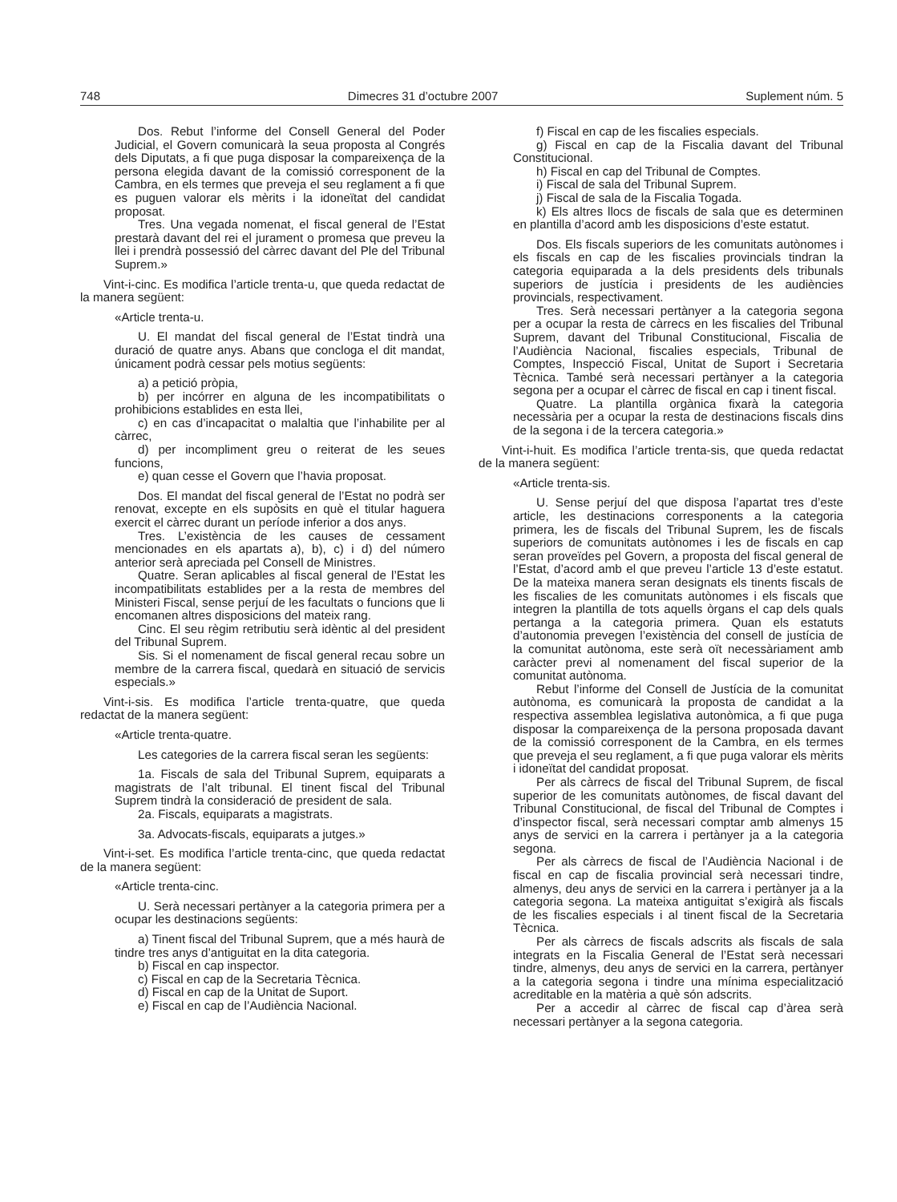748 Dimecres 31 d’octubre 2007 Suplement núm. 5
Dos. Rebut l’informe del Consell General del Poder Judicial, el Govern comunicarà la seua proposta al Congrés dels Diputats, a fi que puga disposar la compareixença de la persona elegida davant de la comissió corresponent de la Cambra, en els termes que preveja el seu reglament a fi que es puguen valorar els mèrits i la idoneïtat del candidat proposat.
Tres. Una vegada nomenat, el fiscal general de l’Estat prestarà davant del rei el jurament o promesa que preveu la llei i prendrà possessió del càrrec davant del Ple del Tribunal Suprem.»
Vint-i-cinc. Es modifica l’article trenta-u, que queda redactat de la manera següent:
«Article trenta-u.
U. El mandat del fiscal general de l’Estat tindrà una duració de quatre anys. Abans que concloga el dit mandat, únicament podrà cessar pels motius següents:
a) a petició pròpia,
b) per incórrer en alguna de les incompatibilitats o prohibicions establides en esta llei,
c) en cas d’incapacitat o malaltia que l’inhabilite per al càrrec,
d) per incompliment greu o reiterat de les seues funcions,
e) quan cesse el Govern que l’havia proposat.
Dos. El mandat del fiscal general de l’Estat no podrà ser renovat, excepte en els supòsits en què el titular haguera exercit el càrrec durant un període inferior a dos anys.
Tres. L’existència de les causes de cessament mencionades en els apartats a), b), c) i d) del número anterior serà apreciada pel Consell de Ministres.
Quatre. Seran aplicables al fiscal general de l’Estat les incompatibilitats establides per a la resta de membres del Ministeri Fiscal, sense perjuí de les facultats o funcions que li encomanen altres disposicions del mateix rang.
Cinc. El seu règim retributiu serà idèntic al del president del Tribunal Suprem.
Sis. Si el nomenament de fiscal general recau sobre un membre de la carrera fiscal, quedarà en situació de servicis especials.»
Vint-i-sis. Es modifica l’article trenta-quatre, que queda redactat de la manera següent:
«Article trenta-quatre.
Les categories de la carrera fiscal seran les següents:
1a. Fiscals de sala del Tribunal Suprem, equiparats a magistrats de l’alt tribunal. El tinent fiscal del Tribunal Suprem tindrà la consideració de president de sala.
2a. Fiscals, equiparats a magistrats.
3a. Advocats-fiscals, equiparats a jutges.»
Vint-i-set. Es modifica l’article trenta-cinc, que queda redactat de la manera següent:
«Article trenta-cinc.
U. Serà necessari pertànyer a la categoria primera per a ocupar les destinacions següents:
a) Tinent fiscal del Tribunal Suprem, que a més haurà de tindre tres anys d’antiguitat en la dita categoria.
b) Fiscal en cap inspector.
c) Fiscal en cap de la Secretaria Tècnica.
d) Fiscal en cap de la Unitat de Suport.
e) Fiscal en cap de l’Audiència Nacional.
f) Fiscal en cap de les fiscalies especials.
g) Fiscal en cap de la Fiscalia davant del Tribunal Constitucional.
h) Fiscal en cap del Tribunal de Comptes.
i) Fiscal de sala del Tribunal Suprem.
j) Fiscal de sala de la Fiscalia Togada.
k) Els altres llocs de fiscals de sala que es determinen en plantilla d’acord amb les disposicions d’este estatut.
Dos. Els fiscals superiors de les comunitats autònomes i els fiscals en cap de les fiscalies provincials tindran la categoria equiparada a la dels presidents dels tribunals superiors de justícia i presidents de les audiències provincials, respectivament.
Tres. Serà necessari pertànyer a la categoria segona per a ocupar la resta de càrrecs en les fiscalies del Tribunal Suprem, davant del Tribunal Constitucional, Fiscalia de l’Audiència Nacional, fiscalies especials, Tribunal de Comptes, Inspecció Fiscal, Unitat de Suport i Secretaria Tècnica. També serà necessari pertànyer a la categoria segona per a ocupar el càrrec de fiscal en cap i tinent fiscal.
Quatre. La plantilla orgànica fixarà la categoria necessària per a ocupar la resta de destinacions fiscals dins de la segona i de la tercera categoria.»
Vint-i-huit. Es modifica l’article trenta-sis, que queda redactat de la manera següent:
«Article trenta-sis.
U. Sense perjuí del que disposa l’apartat tres d’este article, les destinacions corresponents a la categoria primera, les de fiscals del Tribunal Suprem, les de fiscals superiors de comunitats autònomes i les de fiscals en cap seran proveïdes pel Govern, a proposta del fiscal general de l’Estat, d’acord amb el que preveu l’article 13 d’este estatut. De la mateixa manera seran designats els tinents fiscals de les fiscalies de les comunitats autònomes i els fiscals que integren la plantilla de tots aquells òrgans el cap dels quals pertanga a la categoria primera. Quan els estatuts d’autonomia prevegen l’existència del consell de justícia de la comunitat autònoma, este serà oït necessàriament amb caràcter previ al nomenament del fiscal superior de la comunitat autònoma.
Rebut l’informe del Consell de Justícia de la comunitat autònoma, es comunicarà la proposta de candidat a la respectiva assemblea legislativa autonòmica, a fi que puga disposar la compareixença de la persona proposada davant de la comissió corresponent de la Cambra, en els termes que preveja el seu reglament, a fi que puga valorar els mèrits i idoneïtat del candidat proposat.
Per als càrrecs de fiscal del Tribunal Suprem, de fiscal superior de les comunitats autònomes, de fiscal davant del Tribunal Constitucional, de fiscal del Tribunal de Comptes i d’inspector fiscal, serà necessari comptar amb almenys 15 anys de servici en la carrera i pertànyer ja a la categoria segona.
Per als càrrecs de fiscal de l’Audiència Nacional i de fiscal en cap de fiscalia provincial serà necessari tindre, almenys, deu anys de servici en la carrera i pertànyer ja a la categoria segona. La mateixa antiguitat s’exigirà als fiscals de les fiscalies especials i al tinent fiscal de la Secretaria Tècnica.
Per als càrrecs de fiscals adscrits als fiscals de sala integrats en la Fiscalia General de l’Estat serà necessari tindre, almenys, deu anys de servici en la carrera, pertànyer a la categoria segona i tindre una mínima especialització acreditable en la matèria a què són adscrits.
Per a accedir al càrrec de fiscal cap d’àrea serà necessari pertànyer a la segona categoria.